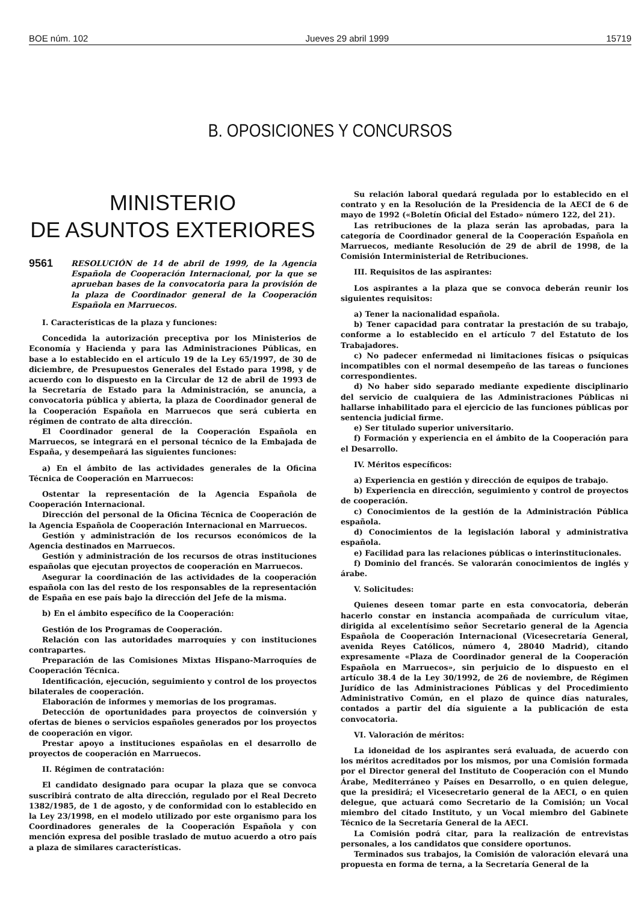BOE núm. 102 Jueves 29 abril 1999 15719
B. OPOSICIONES Y CONCURSOS
MINISTERIO
DE ASUNTOS EXTERIORES
9561 RESOLUCIÓN de 14 de abril de 1999, de la Agencia Española de Cooperación Internacional, por la que se aprueban bases de la convocatoria para la provisión de la plaza de Coordinador general de la Cooperación Española en Marruecos.
I. Características de la plaza y funciones:
Concedida la autorización preceptiva por los Ministerios de Economía y Hacienda y para las Administraciones Públicas, en base a lo establecido en el artículo 19 de la Ley 65/1997, de 30 de diciembre, de Presupuestos Generales del Estado para 1998, y de acuerdo con lo dispuesto en la Circular de 12 de abril de 1993 de la Secretaría de Estado para la Administración, se anuncia, a convocatoria pública y abierta, la plaza de Coordinador general de la Cooperación Española en Marruecos que será cubierta en régimen de contrato de alta dirección.
El Coordinador general de la Cooperación Española en Marruecos, se integrará en el personal técnico de la Embajada de España, y desempeñará las siguientes funciones:
a) En el ámbito de las actividades generales de la Oficina Técnica de Cooperación en Marruecos:
Ostentar la representación de la Agencia Española de Cooperación Internacional.
Dirección del personal de la Oficina Técnica de Cooperación de la Agencia Española de Cooperación Internacional en Marruecos.
Gestión y administración de los recursos económicos de la Agencia destinados en Marruecos.
Gestión y administración de los recursos de otras instituciones españolas que ejecutan proyectos de cooperación en Marruecos.
Asegurar la coordinación de las actividades de la cooperación española con las del resto de los responsables de la representación de España en ese país bajo la dirección del Jefe de la misma.
b) En el ámbito específico de la Cooperación:
Gestión de los Programas de Cooperación.
Relación con las autoridades marroquíes y con instituciones contrapartes.
Preparación de las Comisiones Mixtas Hispano-Marroquíes de Cooperación Técnica.
Identificación, ejecución, seguimiento y control de los proyectos bilaterales de cooperación.
Elaboración de informes y memorias de los programas.
Detección de oportunidades para proyectos de coinversión y ofertas de bienes o servicios españoles generados por los proyectos de cooperación en vigor.
Prestar apoyo a instituciones españolas en el desarrollo de proyectos de cooperación en Marruecos.
II. Régimen de contratación:
El candidato designado para ocupar la plaza que se convoca suscribirá contrato de alta dirección, regulado por el Real Decreto 1382/1985, de 1 de agosto, y de conformidad con lo establecido en la Ley 23/1998, en el modelo utilizado por este organismo para los Coordinadores generales de la Cooperación Española y con mención expresa del posible traslado de mutuo acuerdo a otro país a plaza de similares características.
Su relación laboral quedará regulada por lo establecido en el contrato y en la Resolución de la Presidencia de la AECI de 6 de mayo de 1992 («Boletín Oficial del Estado» número 122, del 21).
Las retribuciones de la plaza serán las aprobadas, para la categoría de Coordinador general de la Cooperación Española en Marruecos, mediante Resolución de 29 de abril de 1998, de la Comisión Interministerial de Retribuciones.
III. Requisitos de las aspirantes:
Los aspirantes a la plaza que se convoca deberán reunir los siguientes requisitos:
a) Tener la nacionalidad española.
b) Tener capacidad para contratar la prestación de su trabajo, conforme a lo establecido en el artículo 7 del Estatuto de los Trabajadores.
c) No padecer enfermedad ni limitaciones físicas o psíquicas incompatibles con el normal desempeño de las tareas o funciones correspondientes.
d) No haber sido separado mediante expediente disciplinario del servicio de cualquiera de las Administraciones Públicas ni hallarse inhabilitado para el ejercicio de las funciones públicas por sentencia judicial firme.
e) Ser titulado superior universitario.
f) Formación y experiencia en el ámbito de la Cooperación para el Desarrollo.
IV. Méritos específicos:
a) Experiencia en gestión y dirección de equipos de trabajo.
b) Experiencia en dirección, seguimiento y control de proyectos de cooperación.
c) Conocimientos de la gestión de la Administración Pública española.
d) Conocimientos de la legislación laboral y administrativa española.
e) Facilidad para las relaciones públicas o interinstitucionales.
f) Dominio del francés. Se valorarán conocimientos de inglés y árabe.
V. Solicitudes:
Quienes deseen tomar parte en esta convocatoria, deberán hacerlo constar en instancia acompañada de currículum vitae, dirigida al excelentísimo señor Secretario general de la Agencia Española de Cooperación Internacional (Vicesecretaría General, avenida Reyes Católicos, número 4, 28040 Madrid), citando expresamente «Plaza de Coordinador general de la Cooperación Española en Marruecos», sin perjuicio de lo dispuesto en el artículo 38.4 de la Ley 30/1992, de 26 de noviembre, de Régimen Jurídico de las Administraciones Públicas y del Procedimiento Administrativo Común, en el plazo de quince días naturales, contados a partir del día siguiente a la publicación de esta convocatoria.
VI. Valoración de méritos:
La idoneidad de los aspirantes será evaluada, de acuerdo con los méritos acreditados por los mismos, por una Comisión formada por el Director general del Instituto de Cooperación con el Mundo Árabe, Mediterráneo y Países en Desarrollo, o en quien delegue, que la presidirá; el Vicesecretario general de la AECI, o en quien delegue, que actuará como Secretario de la Comisión; un Vocal miembro del citado Instituto, y un Vocal miembro del Gabinete Técnico de la Secretaría General de la AECI.
La Comisión podrá citar, para la realización de entrevistas personales, a los candidatos que considere oportunos.
Terminados sus trabajos, la Comisión de valoración elevará una propuesta en forma de terna, a la Secretaría General de la